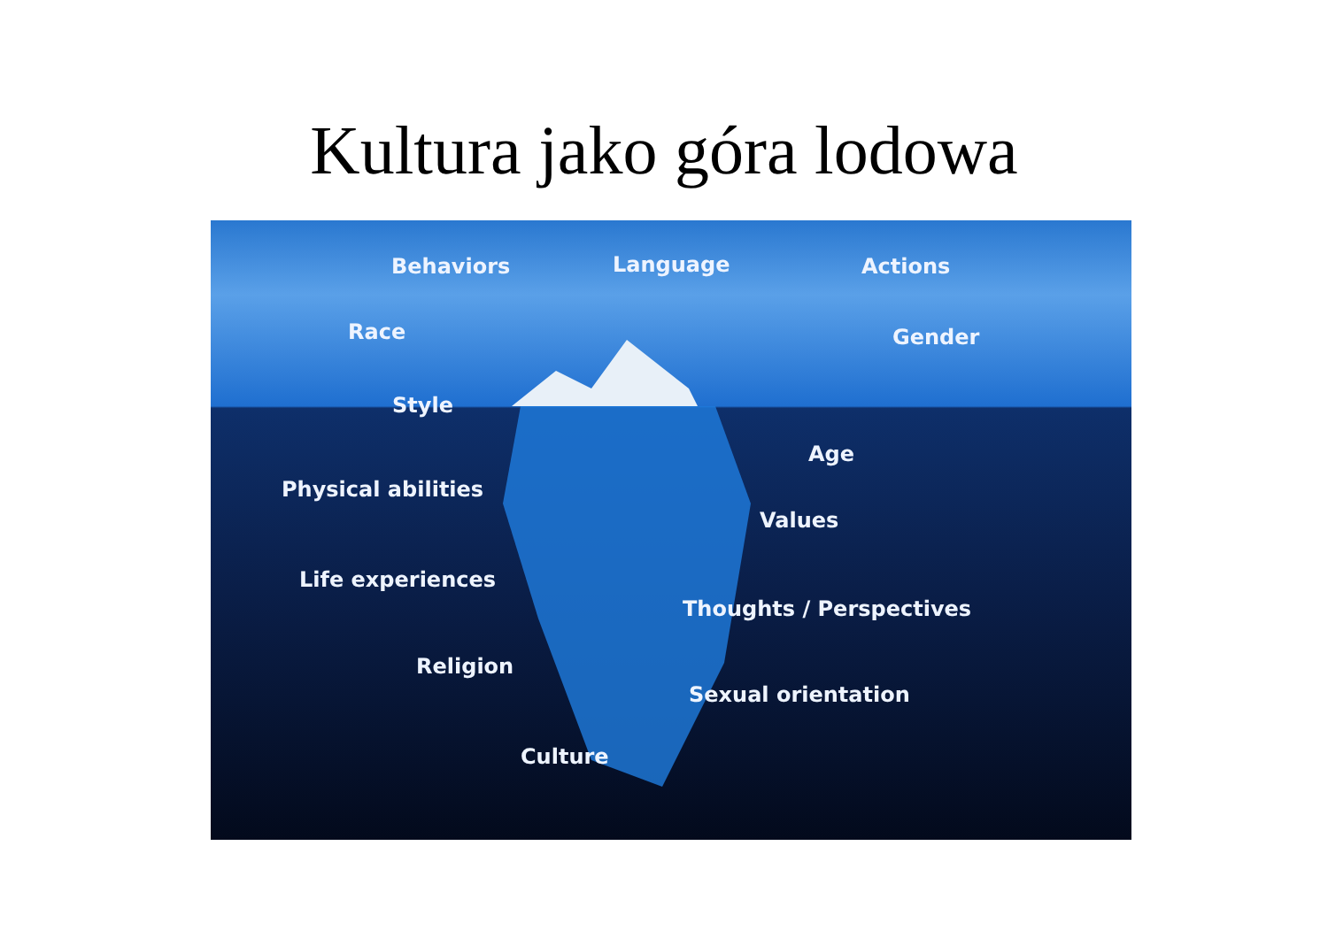Kultura jako góra lodowa
Behaviors Language Actions
Race Gender
Style
Age
Physical abilities
Values
Life experiences
Thoughts / Perspectives
Religion
Sexual orientation
Culture